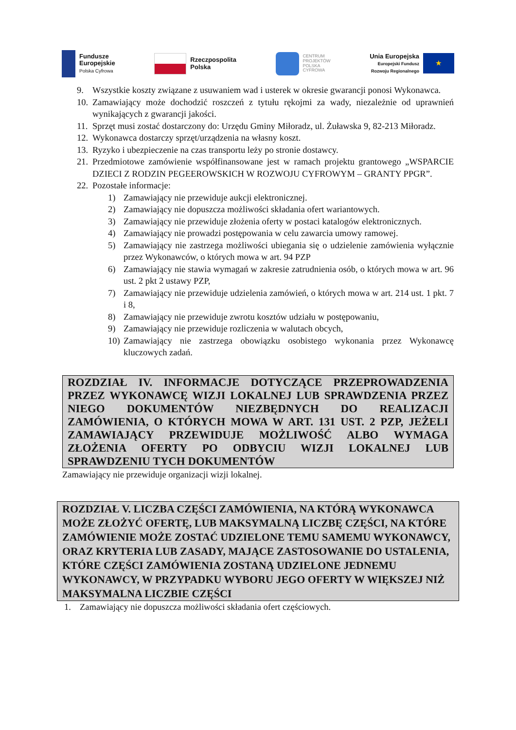Fundusze
Europejskie
Polska Cyfrowa
Rzeczpospolita
Polska
CENTRUM
PROJEKTÓW
POLSKA
CYFROWA
Unia Europejska
Europejski Fundusz
Rozwoju Regionalnego
★
9. Wszystkie koszty związane z usuwaniem wad i usterek w okresie gwarancji ponosi Wykonawca.
10. Zamawiający może dochodzić roszczeń z tytułu rękojmi za wady, niezależnie od uprawnień wynikających z gwarancji jakości.
11. Sprzęt musi zostać dostarczony do: Urzędu Gminy Miłoradz, ul. Żuławska 9, 82-213 Miłoradz.
12. Wykonawca dostarczy sprzęt/urządzenia na własny koszt.
13. Ryzyko i ubezpieczenie na czas transportu leży po stronie dostawcy.
21. Przedmiotowe zamówienie współfinansowane jest w ramach projektu grantowego „WSPARCIE DZIECI Z RODZIN PEGEEROWSKICH W ROZWOJU CYFROWYM – GRANTY PPGR”.
22. Pozostałe informacje:
1) Zamawiający nie przewiduje aukcji elektronicznej.
2) Zamawiający nie dopuszcza możliwości składania ofert wariantowych.
3) Zamawiający nie przewiduje złożenia oferty w postaci katalogów elektronicznych.
4) Zamawiający nie prowadzi postępowania w celu zawarcia umowy ramowej.
5) Zamawiający nie zastrzega możliwości ubiegania się o udzielenie zamówienia wyłącznie przez Wykonawców, o których mowa w art. 94 PZP
6) Zamawiający nie stawia wymagań w zakresie zatrudnienia osób, o których mowa w art. 96 ust. 2 pkt 2 ustawy PZP,
7) Zamawiający nie przewiduje udzielenia zamówień, o których mowa w art. 214 ust. 1 pkt. 7 i 8,
8) Zamawiający nie przewiduje zwrotu kosztów udziału w postępowaniu,
9) Zamawiający nie przewiduje rozliczenia w walutach obcych,
10) Zamawiający nie zastrzega obowiązku osobistego wykonania przez Wykonawcę kluczowych zadań.
ROZDZIAŁ IV. INFORMACJE DOTYCZĄCE PRZEPROWADZENIA PRZEZ WYKONAWCĘ WIZJI LOKALNEJ LUB SPRAWDZENIA PRZEZ NIEGO DOKUMENTÓW NIEZBĘDNYCH DO REALIZACJI ZAMÓWIENIA, O KTÓRYCH MOWA W ART. 131 UST. 2 PZP, JEŻELI ZAMAWIAJĄCY PRZEWIDUJE MOŻLIWOŚĆ ALBO WYMAGA ZŁOŻENIA OFERTY PO ODBYCIU WIZJI LOKALNEJ LUB SPRAWDZENIU TYCH DOKUMENTÓW
Zamawiający nie przewiduje organizacji wizji lokalnej.
ROZDZIAŁ V. LICZBA CZĘŚCI ZAMÓWIENIA, NA KTÓRĄ WYKONAWCA MOŻE ZŁOŻYĆ OFERTĘ, LUB MAKSYMALNĄ LICZBĘ CZĘŚCI, NA KTÓRE ZAMÓWIENIE MOŻE ZOSTAĆ UDZIELONE TEMU SAMEMU WYKONAWCY, ORAZ KRYTERIA LUB ZASADY, MAJĄCE ZASTOSOWANIE DO USTALENIA, KTÓRE CZĘŚCI ZAMÓWIENIA ZOSTANĄ UDZIELONE JEDNEMU WYKONAWCY, W PRZYPADKU WYBORU JEGO OFERTY W WIĘKSZEJ NIŻ MAKSYMALNA LICZBIE CZĘŚCI
1. Zamawiający nie dopuszcza możliwości składania ofert częściowych.